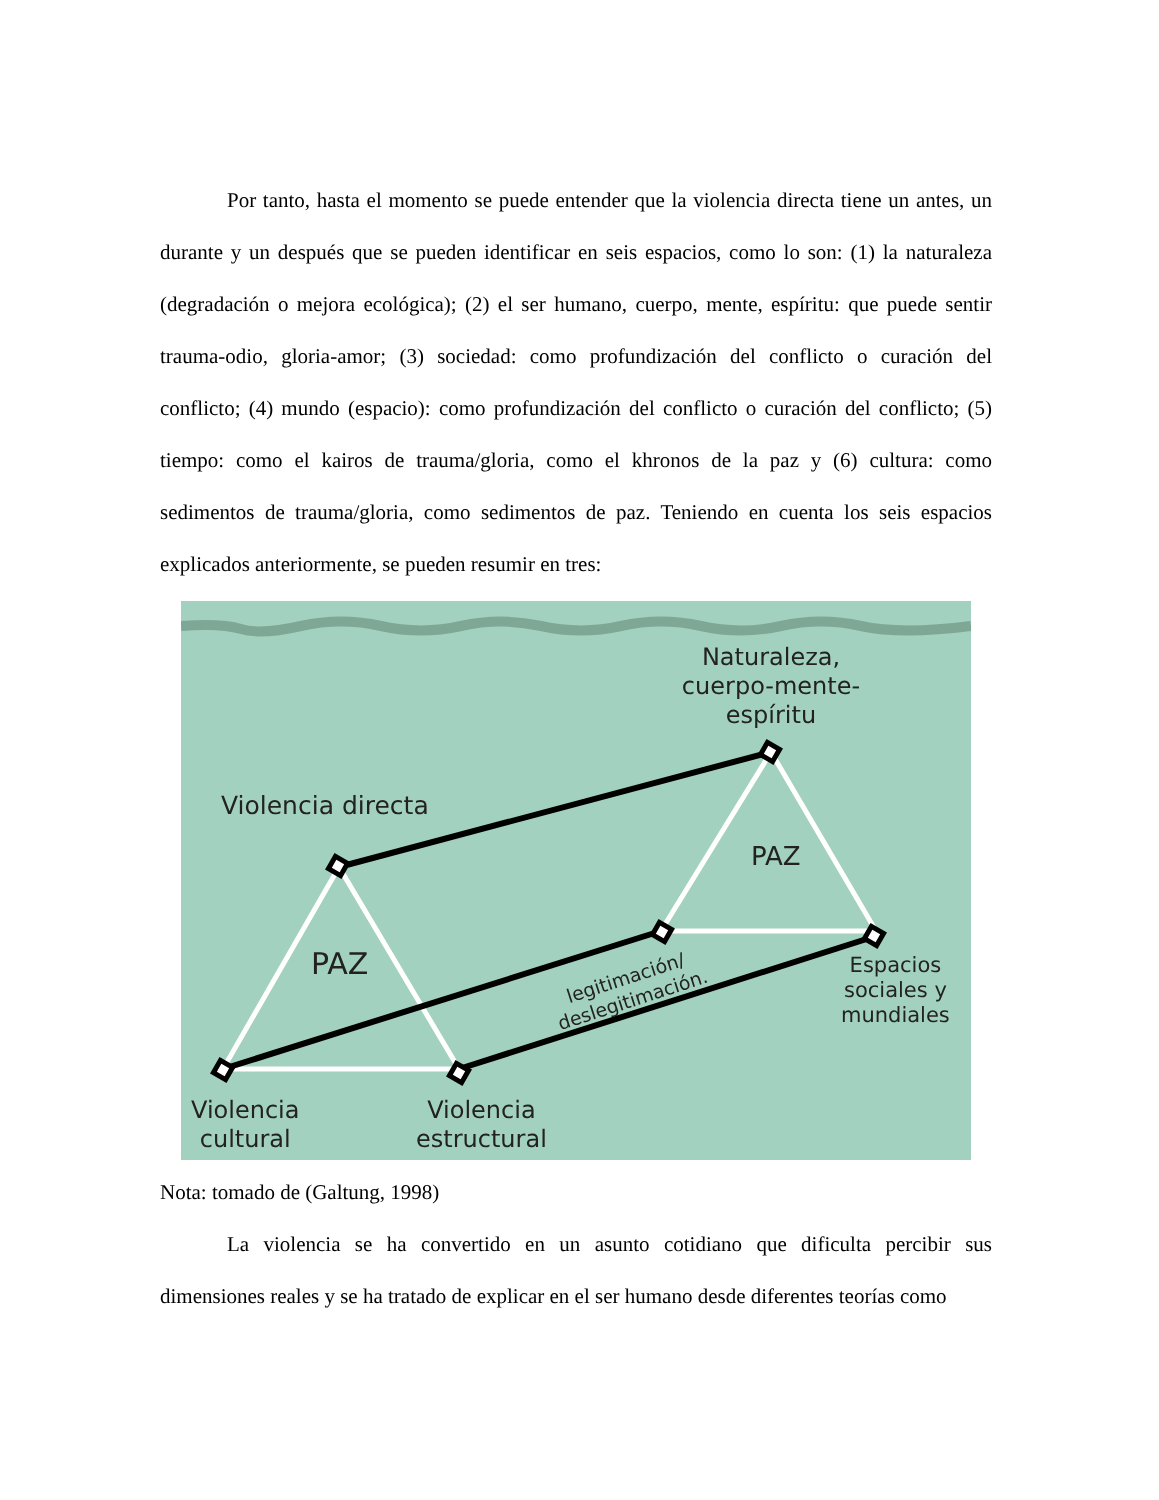Por tanto, hasta el momento se puede entender que la violencia directa tiene un antes, un durante y un después que se pueden identificar en seis espacios, como lo son: (1) la naturaleza (degradación o mejora ecológica); (2) el ser humano, cuerpo, mente, espíritu: que puede sentir trauma-odio, gloria-amor; (3) sociedad: como profundización del conflicto o curación del conflicto; (4) mundo (espacio): como profundización del conflicto o curación del conflicto; (5) tiempo: como el kairos de trauma/gloria, como el khronos de la paz y (6) cultura: como sedimentos de trauma/gloria, como sedimentos de paz. Teniendo en cuenta los seis espacios explicados anteriormente, se pueden resumir en tres:
Naturaleza, cuerpo-mente-espíritu
Violencia directa
PAZ
PAZ
legitimación/
deslegitimación.
Espacios
sociales y
mundiales
Violencia
cultural
Violencia
estructural
Nota: tomado de (Galtung, 1998)
La violencia se ha convertido en un asunto cotidiano que dificulta percibir sus dimensiones reales y se ha tratado de explicar en el ser humano desde diferentes teorías como